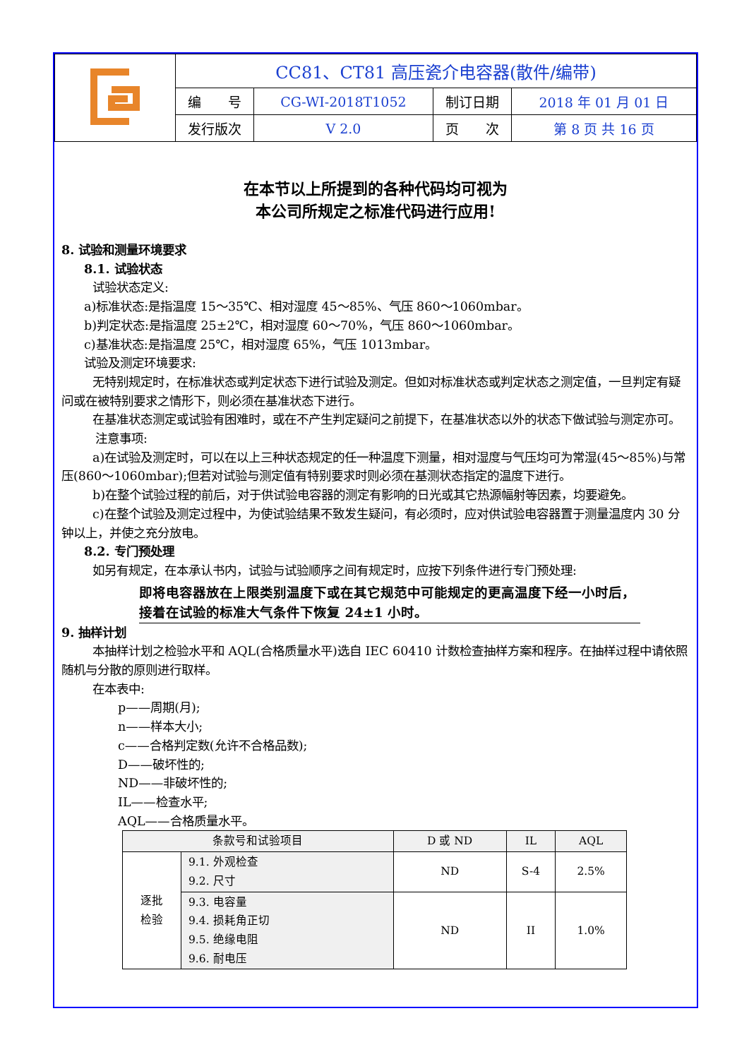| | CC81、CT81 高压瓷介电容器(散件/编带) | | | |
| | 编 号 | CG-WI-2018T1052 | 制订日期 | 2018 年 01 月 01 日 |
| | 发行版次 | V 2.0 | 页 次 | 第 8 页 共 16 页 |
在本节以上所提到的各种代码均可视为
本公司所规定之标准代码进行应用!
8. 试验和测量环境要求
8.1. 试验状态
试验状态定义:
a)标准状态:是指温度 15～35℃、相对湿度 45～85%、气压 860～1060mbar。
b)判定状态:是指温度 25±2℃，相对湿度 60～70%，气压 860～1060mbar。
c)基准状态:是指温度 25℃，相对湿度 65%，气压 1013mbar。
试验及测定环境要求:
无特别规定时，在标准状态或判定状态下进行试验及测定。但如对标准状态或判定状态之测定值，一旦判定有疑问或在被特别要求之情形下，则必须在基准状态下进行。
在基准状态测定或试验有困难时，或在不产生判定疑问之前提下，在基准状态以外的状态下做试验与测定亦可。
注意事项:
a)在试验及测定时，可以在以上三种状态规定的任一种温度下测量，相对湿度与气压均可为常湿(45～85%)与常压(860～1060mbar);但若对试验与测定值有特别要求时则必须在基测状态指定的温度下进行。
b)在整个试验过程的前后，对于供试验电容器的测定有影响的日光或其它热源幅射等因素，均要避免。
c)在整个试验及测定过程中，为使试验结果不致发生疑问，有必须时，应对供试验电容器置于测量温度内 30 分钟以上，并使之充分放电。
8.2. 专门预处理
如另有规定，在本承认书内，试验与试验顺序之间有规定时，应按下列条件进行专门预处理:
即将电容器放在上限类别温度下或在其它规范中可能规定的更高温度下经一小时后，接着在试验的标准大气条件下恢复 24±1 小时。
9. 抽样计划
本抽样计划之检验水平和 AQL(合格质量水平)选自 IEC 60410 计数检查抽样方案和程序。在抽样过程中请依照随机与分散的原则进行取样。
在本表中:
p——周期(月);
n——样本大小;
c——合格判定数(允许不合格品数);
D——破坏性的;
ND——非破坏性的;
IL——检查水平;
AQL——合格质量水平。
| 条款号和试验项目 | | D 或 ND | IL | AQL |
| --- | --- | --- | --- | --- |
| 逐批 检验 | 9.1. 外观检查 9.2. 尺寸 | ND | S-4 | 2.5% |
| | 9.3. 电容量 9.4. 损耗角正切 9.5. 绝缘电阻 9.6. 耐电压 | ND | II | 1.0% |